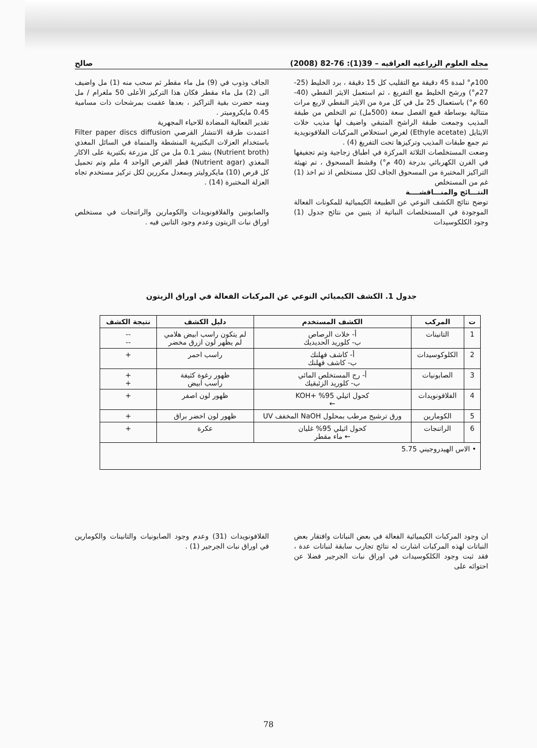مجله العلوم الزراعيه العراقيه – 39(1): 76-82 (2008) صالح
100م° لمدة 45 دقيقة مع التقليب كل 15 دقيقة ، برد الخليط (25-27م°) ورشح الخليط مع التفريغ ، ثم استعمل الايثر النفطي (40-60 م°) باستعمال 25 مل في كل مرة من الايثر النفطي لاربع مرات متتالية بوساطة قمع الفصل سعة (500مل) تم التخلص من طبقة المذيب وجمعت طبقة الراشح المتبقي واضيف لها مذيب خلات الايثايل (Ethyle acetate) لغرض استخلاص المركبات الفلافونويدية تم جمع طبقات المذيب وتركيزها تحت التفريغ (4) .
وضعت المستخلصات الثلاثة المركزة في اطباق زجاجية وتم تجفيفها في الفرن الكهربائي بدرجة (40 م°) وقشط المسحوق ، تم تهيئة التراكيز المختبرة من المسحوق الجاف لكل مستخلص اذ تم اخذ (1) غم من المستخلص
النتـــائج والمنـــاقشــــة
توضح نتائج الكشف النوعي عن الطبيعة الكيميائية للمكونات الفعالة الموجودة في المستخلصات النباتية اذ يتبين من نتائج جدول (1) وجود الكلكوسيدات
الجاف وذوب في (9) مل ماء مقطر ثم سحب منه (1) مل واضيف الى (2) مل ماء مقطر فكان هذا التركيز الأعلى 50 ملغرام / مل ومنه حضرت بقية التراكيز ، بعدها عقمت بمرشحات ذات مسامية 0.45 مايكروميتر .
تقدير الفعالية المضادة للاحياء المجهرية
اعتمدت طرقة الانتشار القرصي Filter paper discs diffusion باستخدام العزلات البكتيرية المنشطة والمنماة في السائل المغذي (Nutrient broth) بنشر 0.1 مل من كل مزرعة بكتيرية على الاكار المغذي (Nutrient agar) قطر القرص الواحد 4 ملم وتم تحميل كل قرص (10) مايكروليتر وبمعدل مكررين لكل تركيز مستخدم تجاه العزلة المختبرة (14) .
والصابونين والفلافونويدات والكومارين والراتنجات في مستخلص اوراق نبات الزيتون وعدم وجود التانين فيه .
جدول 1. الكشف الكيميائي النوعي عن المركبات الفعالة في اوراق الزيتون
| ت | المركب | الكشف المستخدم | دليل الكشف | نتيجة الكشف |
| --- | --- | --- | --- | --- |
| 1 | التانينات | أ- خلات الرصاص ب- كلوريد الحديديك | لم يتكون راسب ابيض هلامي لم يظهر لون ازرق مخضر | -- -- |
| 2 | الكلوكوسيدات | أ- كاشف فهلنك ب- كاشف فهلنك | راسب احمر | + |
| 3 | الصابونيات | أ- رج المستخلص المائي ب- كلوريد الزئبقيك | ظهور رغوة كثيفة راسب ابيض | + + |
| 4 | الفلافونويدات | كحول اثيلي 95% +KOH ← | ظهور لون اصفر | + |
| 5 | الكومارين | ورق ترشيح مرطب بمحلول NaOH المخفف UV | ظهور لون اخضر براق | + |
| 6 | الراتنجات | كحول اثيلي 95% غليان ← ماء مقطر | عكرة | + |
| • الاس الهيدروجيني 5.75 | | | | |
ان وجود المركبات الكيميائية الفعالة في بعض النباتات وافتقار بعض النباتات لهذه المركبات اشارت له نتائج تجارب سابقة لنباتات عدة ، فقد ثبت وجود الكلكوسيدات في اوراق نبات الجرجير فضلا عن احتوائه على
الفلافونويدات (31) وعدم وجود الصابونيات والتانينات والكومارين في اوراق نبات الجرجير (1) .
78